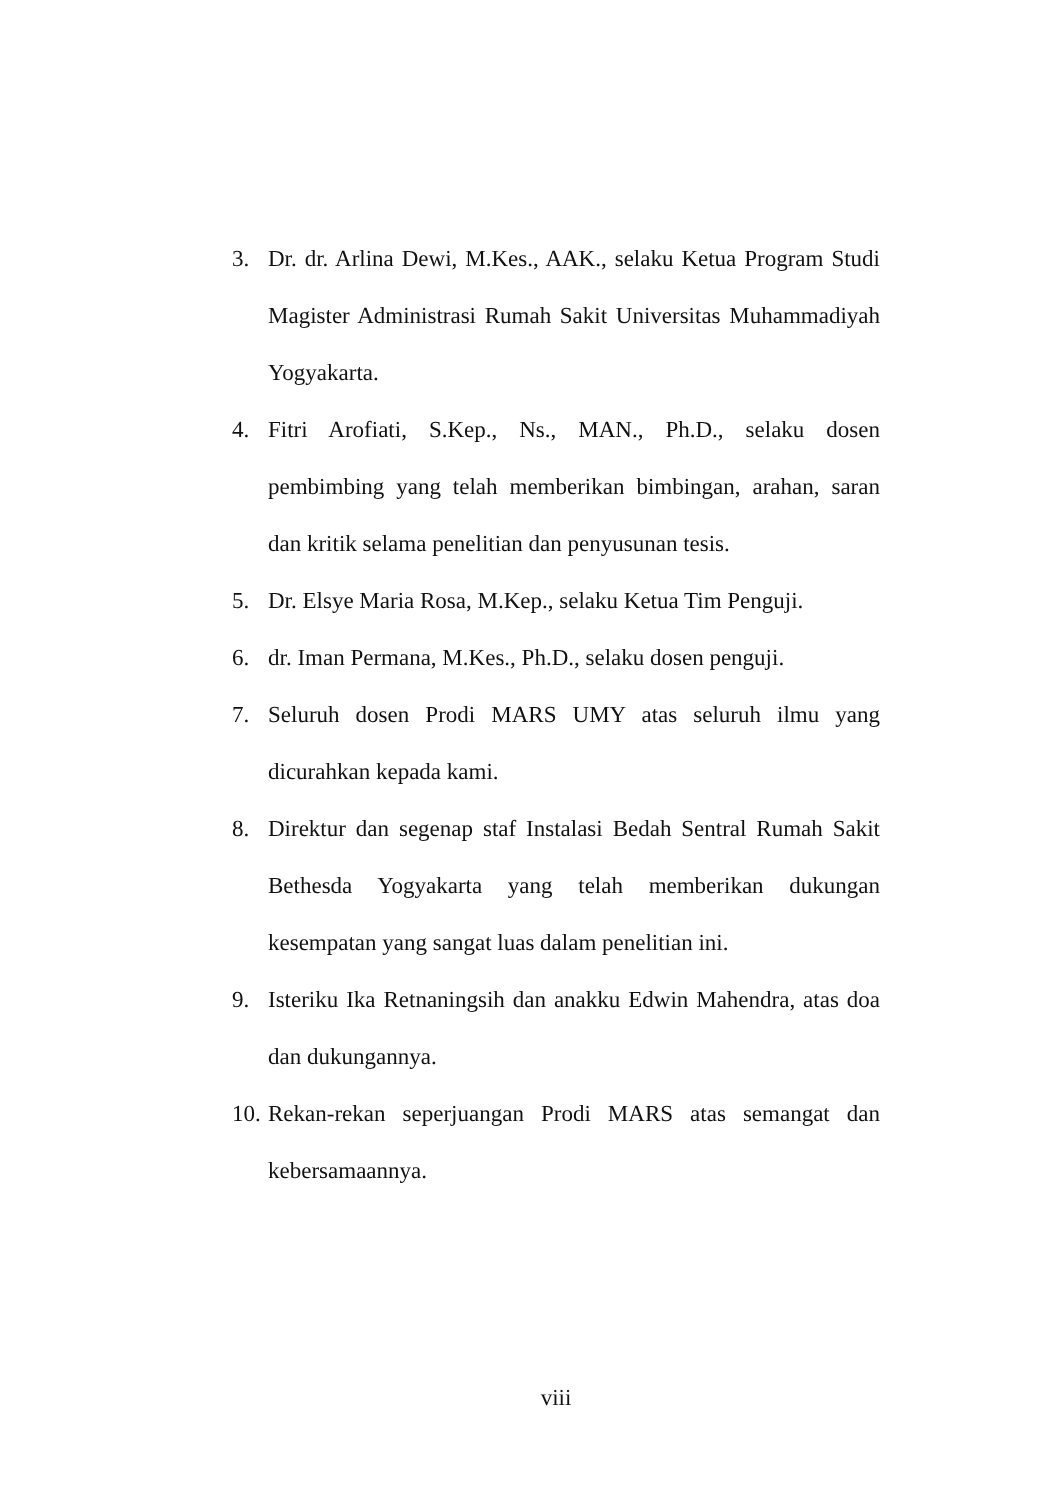3. Dr. dr. Arlina Dewi, M.Kes., AAK., selaku Ketua Program Studi Magister Administrasi Rumah Sakit Universitas Muhammadiyah Yogyakarta.
4. Fitri Arofiati, S.Kep., Ns., MAN., Ph.D., selaku dosen pembimbing yang telah memberikan bimbingan, arahan, saran dan kritik selama penelitian dan penyusunan tesis.
5. Dr. Elsye Maria Rosa, M.Kep., selaku Ketua Tim Penguji.
6. dr. Iman Permana, M.Kes., Ph.D., selaku dosen penguji.
7. Seluruh dosen Prodi MARS UMY atas seluruh ilmu yang dicurahkan kepada kami.
8. Direktur dan segenap staf Instalasi Bedah Sentral Rumah Sakit Bethesda Yogyakarta yang telah memberikan dukungan kesempatan yang sangat luas dalam penelitian ini.
9. Isteriku Ika Retnaningsih dan anakku Edwin Mahendra, atas doa dan dukungannya.
10. Rekan-rekan seperjuangan Prodi MARS atas semangat dan kebersamaannya.
viii